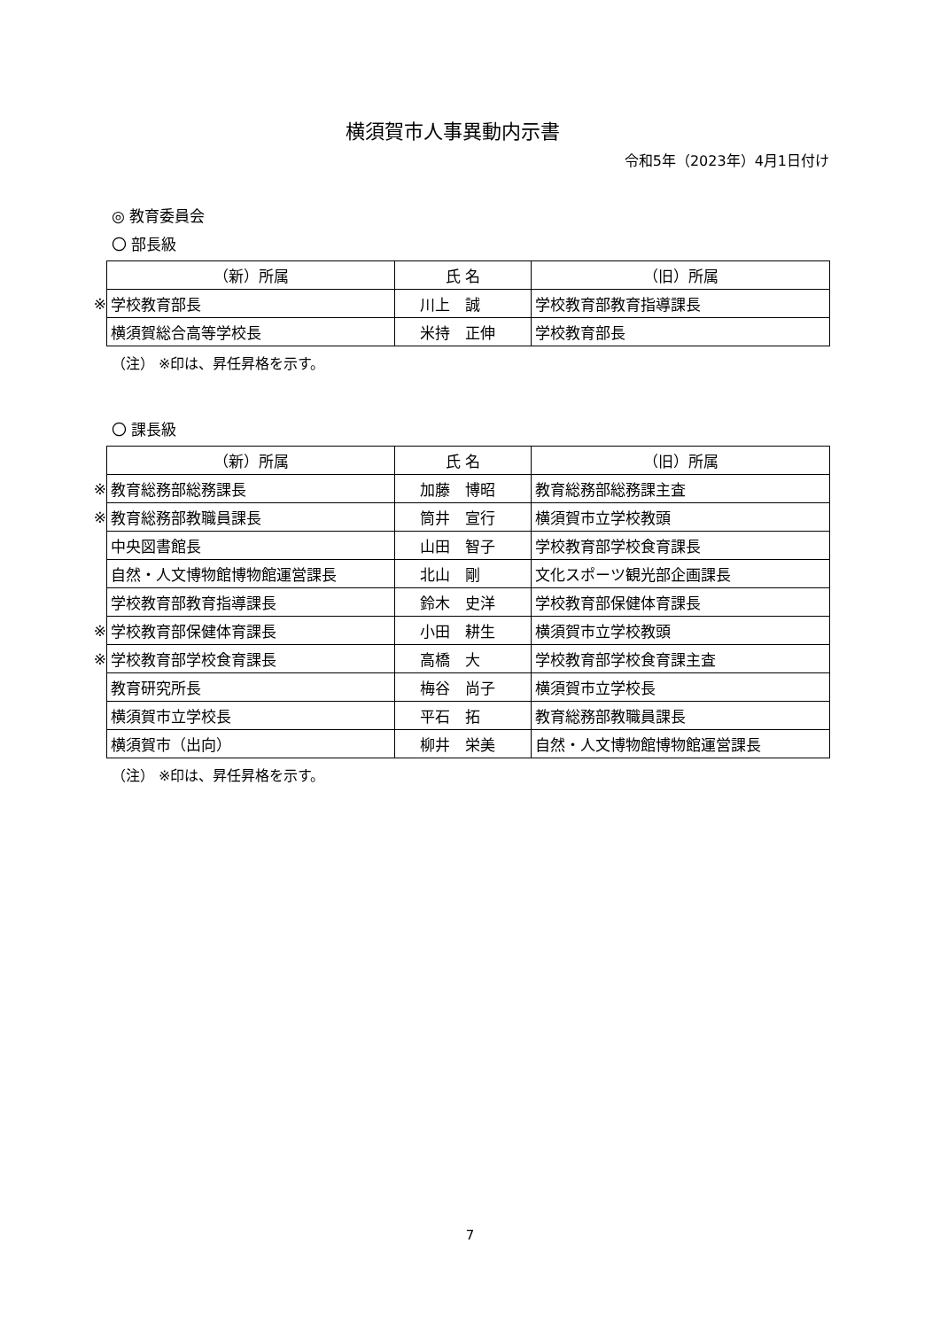横須賀市人事異動内示書
令和5年（2023年）4月1日付け
◎ 教育委員会
〇 部長級
| | （新）所属 | 氏 名 | （旧）所属 |
| ※ | 学校教育部長 | 川上 誠 | 学校教育部教育指導課長 |
| | 横須賀総合高等学校長 | 米持 正伸 | 学校教育部長 |
（注） ※印は、昇任昇格を示す。
〇 課長級
| | （新）所属 | 氏 名 | （旧）所属 |
| ※ | 教育総務部総務課長 | 加藤 博昭 | 教育総務部総務課主査 |
| ※ | 教育総務部教職員課長 | 筒井 宣行 | 横須賀市立学校教頭 |
| | 中央図書館長 | 山田 智子 | 学校教育部学校食育課長 |
| | 自然・人文博物館博物館運営課長 | 北山 剛 | 文化スポーツ観光部企画課長 |
| | 学校教育部教育指導課長 | 鈴木 史洋 | 学校教育部保健体育課長 |
| ※ | 学校教育部保健体育課長 | 小田 耕生 | 横須賀市立学校教頭 |
| ※ | 学校教育部学校食育課長 | 高橋 大 | 学校教育部学校食育課主査 |
| | 教育研究所長 | 梅谷 尚子 | 横須賀市立学校長 |
| | 横須賀市立学校長 | 平石 拓 | 教育総務部教職員課長 |
| | 横須賀市（出向） | 柳井 栄美 | 自然・人文博物館博物館運営課長 |
（注） ※印は、昇任昇格を示す。
7